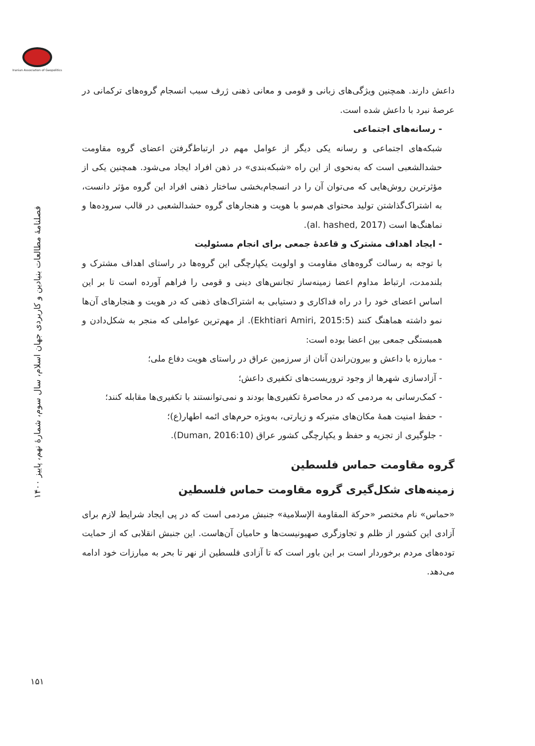Iranian Association of Geopolitics
فصلنامهٔ مطالعات بنیادین و کاربردی جهان اسلام، سال سوم، شمارهٔ نهم، پاییز ۱۴۰۰
۱۵۱
داعش دارند. همچنین ویژگی‌های زبانی و قومی و معانی ذهنی ژرف سبب انسجام گروه‌های ترکمانی در عرصهٔ نبرد با داعش شده است.
- رسانه‌های اجتماعی
شبکه‌های اجتماعی و رسانه یکی دیگر از عوامل مهم در ارتباط‌گرفتن اعضای گروه مقاومت حشدالشعبی است که به‌نحوی از این راه «شبکه‌بندی» در ذهن افراد ایجاد می‌شود. همچنین یکی از مؤثرترین روش‌هایی که می‌توان آن را در انسجام‌بخشی ساختار ذهنی افراد این گروه مؤثر دانست، به اشتراک‌گذاشتن تولید محتوای هم‌سو با هویت و هنجارهای گروه حشدالشعبی در قالب سروده‌ها و نماهنگ‌ها است (al. hashed, 2017).
- ایجاد اهداف مشترک و قاعدهٔ جمعی برای انجام مسئولیت
با توجه به رسالت گروه‌های مقاومت و اولویت یکپارچگی این گروه‌ها در راستای اهداف مشترک و بلندمدت، ارتباط مداوم اعضا زمینه‌ساز تجانس‌های دینی و قومی را فراهم آورده است تا بر این اساس اعضای خود را در راه فداکاری و دستیابی به اشتراک‌های ذهنی که در هویت و هنجارهای آن‌ها نمو داشته هماهنگ کنند (Ekhtiari Amiri, 2015:5). از مهم‌ترین عواملی که منجر به شکل‌دادن و همبستگی جمعی بین اعضا بوده است:
- مبارزه با داعش و بیرون‌راندن آنان از سرزمین عراق در راستای هویت دفاع ملی؛
- آزادسازی شهرها از وجود تروریست‌های تکفیری داعش؛
- کمک‌رسانی به مردمی که در محاصرهٔ تکفیری‌ها بودند و نمی‌توانستند با تکفیری‌ها مقابله کنند؛
- حفظ امنیت همهٔ مکان‌های متبرکه و زیارتی، به‌ویژه حرم‌های ائمه اطهار(ع)؛
- جلوگیری از تجزیه و حفظ و یکپارچگی کشور عراق (Duman, 2016:10).
گروه مقاومت حماس فلسطین
زمینه‌های شکل‌گیری گروه مقاومت حماس فلسطین
«حماس» نام مختصر «حركة المقاومة الإسلامية» جنبش مردمی است که در پی ایجاد شرایط لازم برای آزادی این کشور از ظلم و تجاوزگری صهیونیست‌ها و حامیان آن‌هاست. این جنبش انقلابی که از حمایت توده‌های مردم برخوردار است بر این باور است که تا آزادی فلسطین از نهر تا بحر به مبارزات خود ادامه می‌دهد.